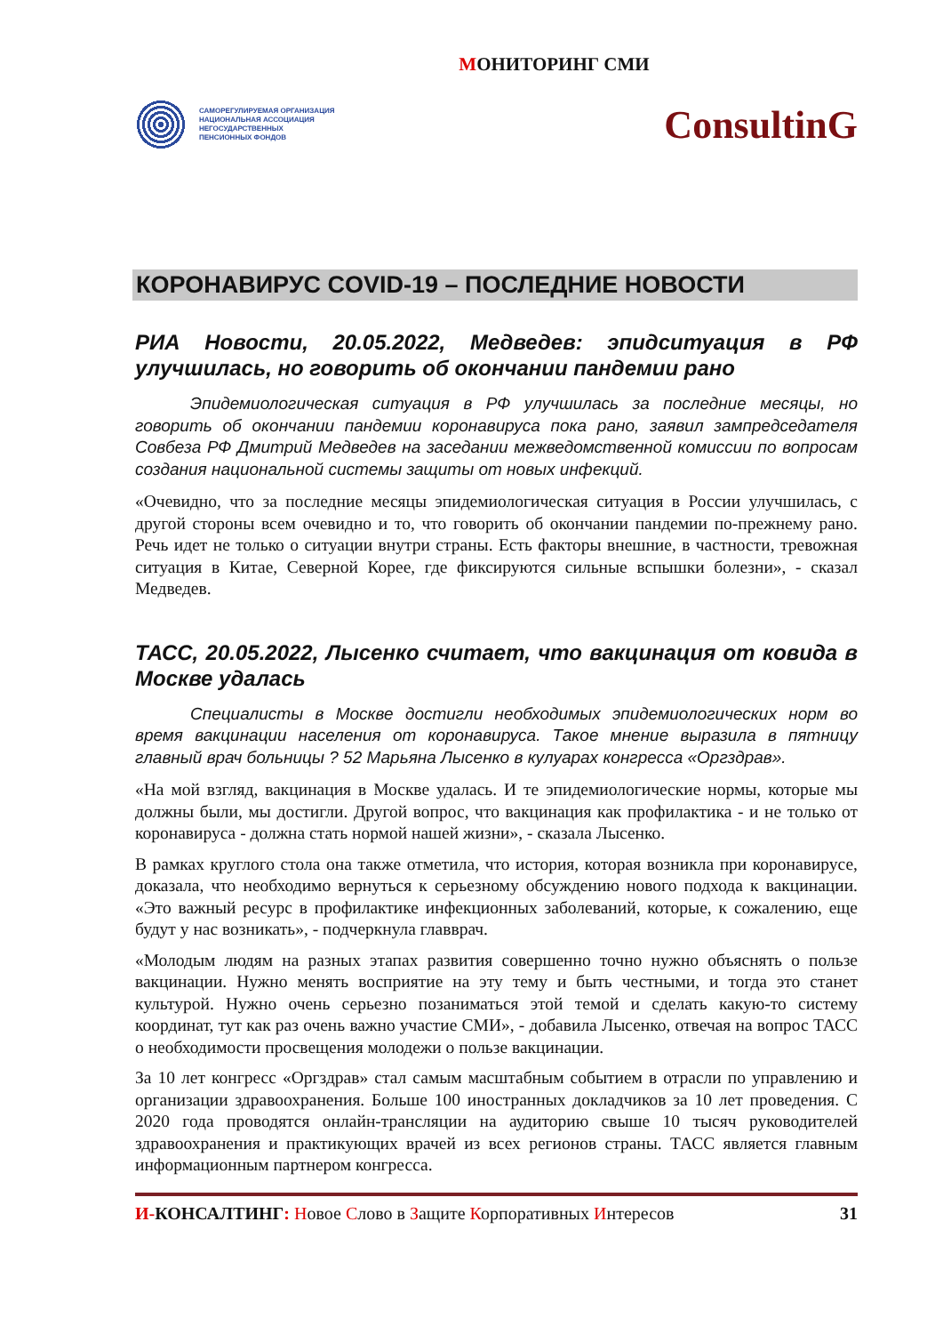МОНИТОРИНГ СМИ
САМОРЕГУЛИРУЕМАЯ ОРГАНИЗАЦИЯ
НАЦИОНАЛЬНАЯ АССОЦИАЦИЯ
НЕГОСУДАРСТВЕННЫХ
ПЕНСИОННЫХ ФОНДОВ
ConsultinG
КОРОНАВИРУС COVID-19 – ПОСЛЕДНИЕ НОВОСТИ
РИА Новости, 20.05.2022, Медведев: эпидситуация в РФ улучшилась, но говорить об окончании пандемии рано
Эпидемиологическая ситуация в РФ улучшилась за последние месяцы, но говорить об окончании пандемии коронавируса пока рано, заявил зампредседателя Совбеза РФ Дмитрий Медведев на заседании межведомственной комиссии по вопросам создания национальной системы защиты от новых инфекций.
«Очевидно, что за последние месяцы эпидемиологическая ситуация в России улучшилась, с другой стороны всем очевидно и то, что говорить об окончании пандемии по-прежнему рано. Речь идет не только о ситуации внутри страны. Есть факторы внешние, в частности, тревожная ситуация в Китае, Северной Корее, где фиксируются сильные вспышки болезни», - сказал Медведев.
ТАСС, 20.05.2022, Лысенко считает, что вакцинация от ковида в Москве удалась
Специалисты в Москве достигли необходимых эпидемиологических норм во время вакцинации населения от коронавируса. Такое мнение выразила в пятницу главный врач больницы ? 52 Марьяна Лысенко в кулуарах конгресса «Оргздрав».
«На мой взгляд, вакцинация в Москве удалась. И те эпидемиологические нормы, которые мы должны были, мы достигли. Другой вопрос, что вакцинация как профилактика - и не только от коронавируса - должна стать нормой нашей жизни», - сказала Лысенко.
В рамках круглого стола она также отметила, что история, которая возникла при коронавирусе, доказала, что необходимо вернуться к серьезному обсуждению нового подхода к вакцинации. «Это важный ресурс в профилактике инфекционных заболеваний, которые, к сожалению, еще будут у нас возникать», - подчеркнула главврач.
«Молодым людям на разных этапах развития совершенно точно нужно объяснять о пользе вакцинации. Нужно менять восприятие на эту тему и быть честными, и тогда это станет культурой. Нужно очень серьезно позаниматься этой темой и сделать какую-то систему координат, тут как раз очень важно участие СМИ», - добавила Лысенко, отвечая на вопрос ТАСС о необходимости просвещения молодежи о пользе вакцинации.
За 10 лет конгресс «Оргздрав» стал самым масштабным событием в отрасли по управлению и организации здравоохранения. Больше 100 иностранных докладчиков за 10 лет проведения. С 2020 года проводятся онлайн-трансляции на аудиторию свыше 10 тысяч руководителей здравоохранения и практикующих врачей из всех регионов страны. ТАСС является главным информационным партнером конгресса.
И-КОНСАЛТИНГ: Новое Слово в Защите Корпоративных Интересов 31